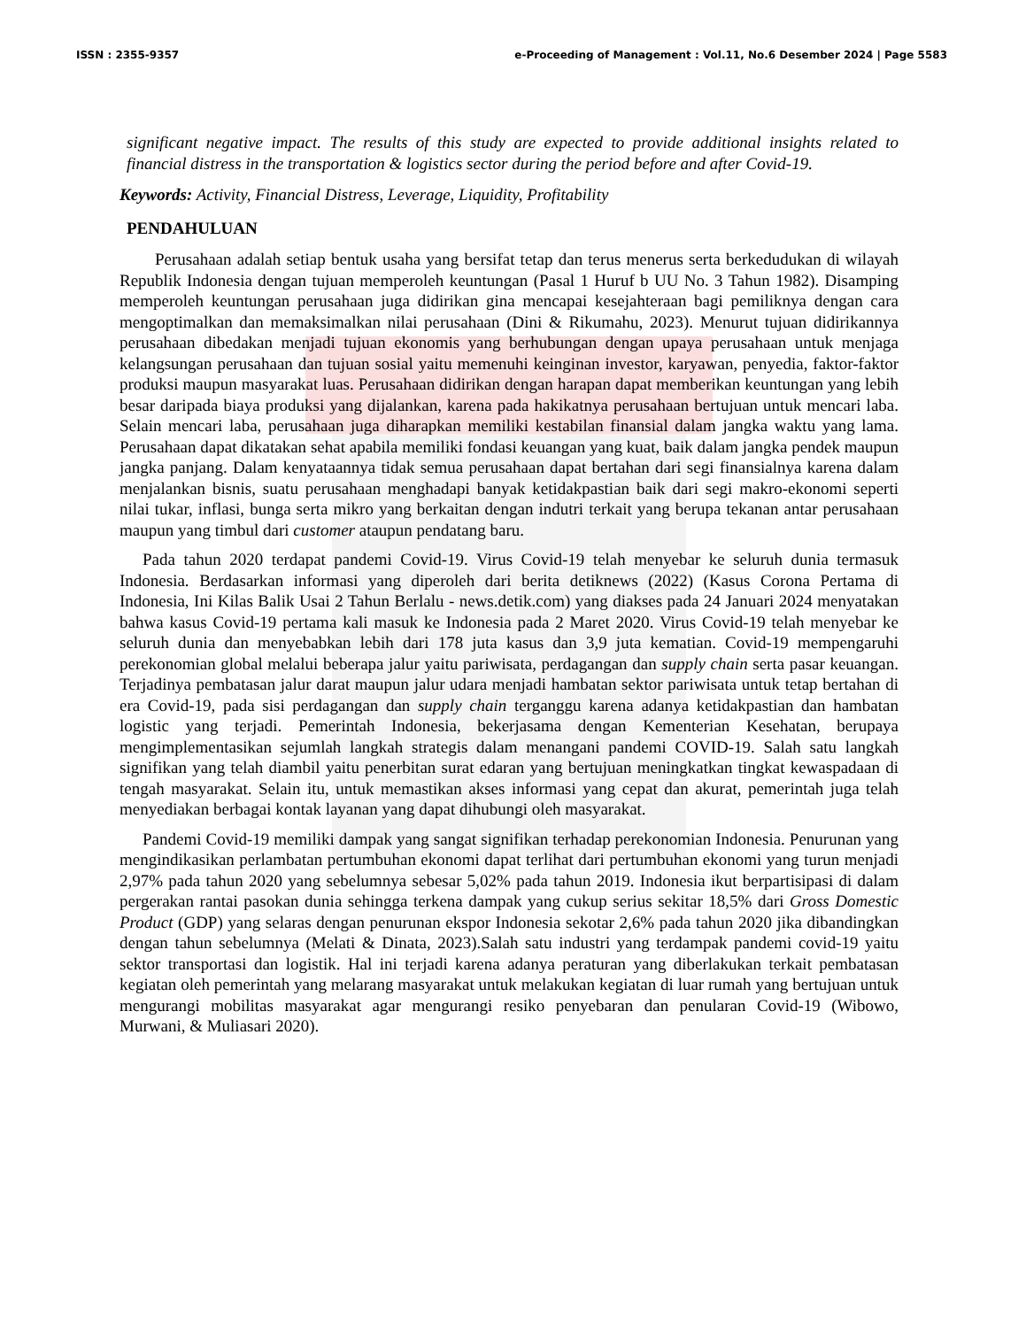ISSN : 2355-9357 e-Proceeding of Management : Vol.11, No.6 Desember 2024 | Page 5583
significant negative impact. The results of this study are expected to provide additional insights related to financial distress in the transportation & logistics sector during the period before and after Covid-19.
Keywords: Activity, Financial Distress, Leverage, Liquidity, Profitability
PENDAHULUAN
Perusahaan adalah setiap bentuk usaha yang bersifat tetap dan terus menerus serta berkedudukan di wilayah Republik Indonesia dengan tujuan memperoleh keuntungan (Pasal 1 Huruf b UU No. 3 Tahun 1982). Disamping memperoleh keuntungan perusahaan juga didirikan gina mencapai kesejahteraan bagi pemiliknya dengan cara mengoptimalkan dan memaksimalkan nilai perusahaan (Dini & Rikumahu, 2023). Menurut tujuan didirikannya perusahaan dibedakan menjadi tujuan ekonomis yang berhubungan dengan upaya perusahaan untuk menjaga kelangsungan perusahaan dan tujuan sosial yaitu memenuhi keinginan investor, karyawan, penyedia, faktor-faktor produksi maupun masyarakat luas. Perusahaan didirikan dengan harapan dapat memberikan keuntungan yang lebih besar daripada biaya produksi yang dijalankan, karena pada hakikatnya perusahaan bertujuan untuk mencari laba. Selain mencari laba, perusahaan juga diharapkan memiliki kestabilan finansial dalam jangka waktu yang lama. Perusahaan dapat dikatakan sehat apabila memiliki fondasi keuangan yang kuat, baik dalam jangka pendek maupun jangka panjang. Dalam kenyataannya tidak semua perusahaan dapat bertahan dari segi finansialnya karena dalam menjalankan bisnis, suatu perusahaan menghadapi banyak ketidakpastian baik dari segi makro-ekonomi seperti nilai tukar, inflasi, bunga serta mikro yang berkaitan dengan indutri terkait yang berupa tekanan antar perusahaan maupun yang timbul dari customer ataupun pendatang baru.
Pada tahun 2020 terdapat pandemi Covid-19. Virus Covid-19 telah menyebar ke seluruh dunia termasuk Indonesia. Berdasarkan informasi yang diperoleh dari berita detiknews (2022) (Kasus Corona Pertama di Indonesia, Ini Kilas Balik Usai 2 Tahun Berlalu - news.detik.com) yang diakses pada 24 Januari 2024 menyatakan bahwa kasus Covid-19 pertama kali masuk ke Indonesia pada 2 Maret 2020. Virus Covid-19 telah menyebar ke seluruh dunia dan menyebabkan lebih dari 178 juta kasus dan 3,9 juta kematian. Covid-19 mempengaruhi perekonomian global melalui beberapa jalur yaitu pariwisata, perdagangan dan supply chain serta pasar keuangan. Terjadinya pembatasan jalur darat maupun jalur udara menjadi hambatan sektor pariwisata untuk tetap bertahan di era Covid-19, pada sisi perdagangan dan supply chain terganggu karena adanya ketidakpastian dan hambatan logistic yang terjadi. Pemerintah Indonesia, bekerjasama dengan Kementerian Kesehatan, berupaya mengimplementasikan sejumlah langkah strategis dalam menangani pandemi COVID-19. Salah satu langkah signifikan yang telah diambil yaitu penerbitan surat edaran yang bertujuan meningkatkan tingkat kewaspadaan di tengah masyarakat. Selain itu, untuk memastikan akses informasi yang cepat dan akurat, pemerintah juga telah menyediakan berbagai kontak layanan yang dapat dihubungi oleh masyarakat.
Pandemi Covid-19 memiliki dampak yang sangat signifikan terhadap perekonomian Indonesia. Penurunan yang mengindikasikan perlambatan pertumbuhan ekonomi dapat terlihat dari pertumbuhan ekonomi yang turun menjadi 2,97% pada tahun 2020 yang sebelumnya sebesar 5,02% pada tahun 2019. Indonesia ikut berpartisipasi di dalam pergerakan rantai pasokan dunia sehingga terkena dampak yang cukup serius sekitar 18,5% dari Gross Domestic Product (GDP) yang selaras dengan penurunan ekspor Indonesia sekotar 2,6% pada tahun 2020 jika dibandingkan dengan tahun sebelumnya (Melati & Dinata, 2023).Salah satu industri yang terdampak pandemi covid-19 yaitu sektor transportasi dan logistik. Hal ini terjadi karena adanya peraturan yang diberlakukan terkait pembatasan kegiatan oleh pemerintah yang melarang masyarakat untuk melakukan kegiatan di luar rumah yang bertujuan untuk mengurangi mobilitas masyarakat agar mengurangi resiko penyebaran dan penularan Covid-19 (Wibowo, Murwani, & Muliasari 2020).